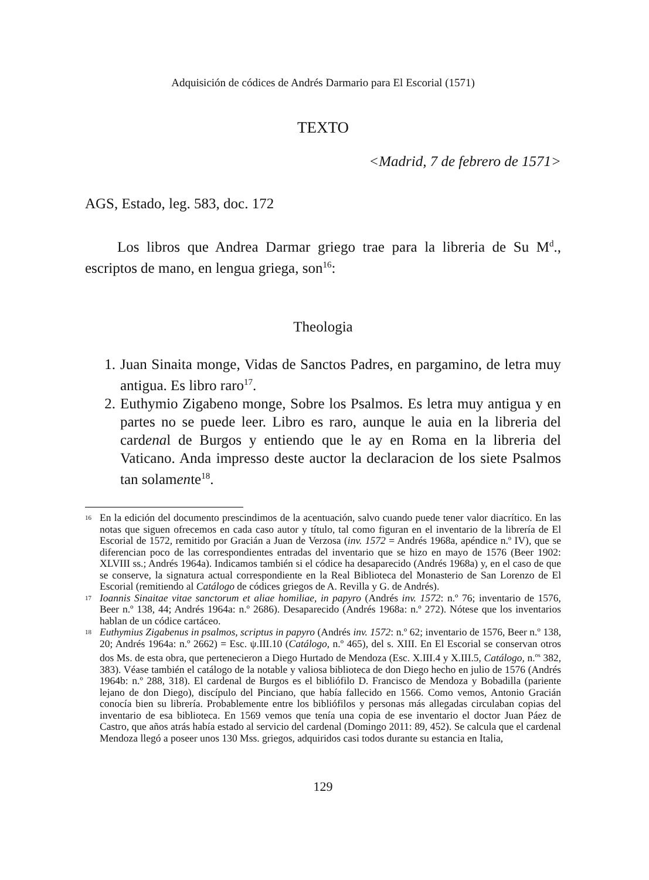Adquisición de códices de Andrés Darmario para El Escorial (1571)
TEXTO
<Madrid, 7 de febrero de 1571>
AGS, Estado, leg. 583, doc. 172
Los libros que Andrea Darmar griego trae para la libreria de Su M<sup>d</sup>., escriptos de mano, en lengua griega, son<sup>16</sup>:
Theologia
1. Juan Sinaita monge, Vidas de Sanctos Padres, en pargamino, de letra muy antigua. Es libro raro<sup>17</sup>.
2. Euthymio Zigabeno monge, Sobre los Psalmos. Es letra muy antigua y en partes no se puede leer. Libro es raro, aunque le auia en la libreria del cardenal de Burgos y entiendo que le ay en Roma en la libreria del Vaticano. Anda impresso deste auctor la declaracion de los siete Psalmos tan solamente<sup>18</sup>.
16 En la edición del documento prescindimos de la acentuación, salvo cuando puede tener valor diacrítico. En las notas que siguen ofrecemos en cada caso autor y título, tal como figuran en el inventario de la librería de El Escorial de 1572, remitido por Gracián a Juan de Verzosa (inv. 1572 = Andrés 1968a, apéndice n.º IV), que se diferencian poco de las correspondientes entradas del inventario que se hizo en mayo de 1576 (Beer 1902: XLVIII ss.; Andrés 1964a). Indicamos también si el códice ha desaparecido (Andrés 1968a) y, en el caso de que se conserve, la signatura actual correspondiente en la Real Biblioteca del Monasterio de San Lorenzo de El Escorial (remitiendo al Catálogo de códices griegos de A. Revilla y G. de Andrés).
17 Ioannis Sinaitae vitae sanctorum et aliae homiliae, in papyro (Andrés inv. 1572: n.º 76; inventario de 1576, Beer n.º 138, 44; Andrés 1964a: n.º 2686). Desaparecido (Andrés 1968a: n.º 272). Nótese que los inventarios hablan de un códice cartáceo.
18 Euthymius Zigabenus in psalmos, scriptus in papyro (Andrés inv. 1572: n.º 62; inventario de 1576, Beer n.º 138, 20; Andrés 1964a: n.º 2662) = Esc. ψ.III.10 (Catálogo, n.º 465), del s. XIII. En El Escorial se conservan otros dos Ms. de esta obra, que pertenecieron a Diego Hurtado de Mendoza (Esc. X.III.4 y X.III.5, Catálogo, n.<sup>os</sup> 382, 383). Véase también el catálogo de la notable y valiosa biblioteca de don Diego hecho en julio de 1576 (Andrés 1964b: n.º 288, 318). El cardenal de Burgos es el bibliófilo D. Francisco de Mendoza y Bobadilla (pariente lejano de don Diego), discípulo del Pinciano, que había fallecido en 1566. Como vemos, Antonio Gracián conocía bien su librería. Probablemente entre los bibliófilos y personas más allegadas circulaban copias del inventario de esa biblioteca. En 1569 vemos que tenía una copia de ese inventario el doctor Juan Páez de Castro, que años atrás había estado al servicio del cardenal (Domingo 2011: 89, 452). Se calcula que el cardenal Mendoza llegó a poseer unos 130 Mss. griegos, adquiridos casi todos durante su estancia en Italia,
129